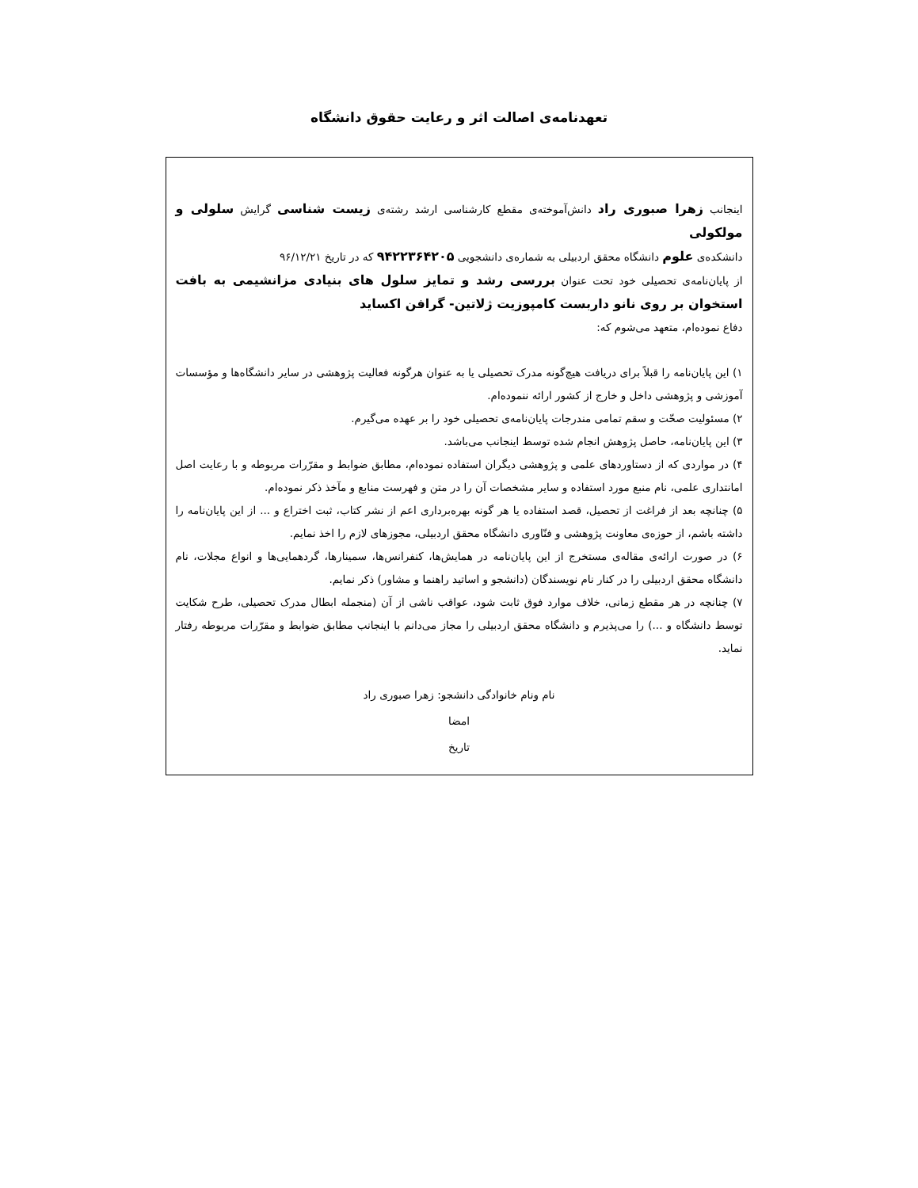تعهدنامه‌ی اصالت اثر و رعایت حقوق دانشگاه
اینجانب زهرا صبوری راد دانش‌آموخته‌ی مقطع کارشناسی ارشد رشته‌ی زیست شناسی گرایش سلولی و مولکولی
دانشکده‌ی علوم دانشگاه محقق اردبیلی به شماره‌ی دانشجویی ۹۴۲۲۳۶۴۲۰۵ که در تاریخ ۹۶/۱۲/۲۱
از پایان‌نامه‌ی تحصیلی خود تحت عنوان بررسی رشد و تمایز سلول های بنیادی مزانشیمی به بافت استخوان بر روی نانو داربست کامپوزیت ژلاتین- گرافن اکساید
دفاع نموده‌ام، متعهد می‌شوم که:
۱) این پایان‌نامه را قبلاً برای دریافت هیچ‌گونه مدرک تحصیلی یا به عنوان هرگونه فعالیت پژوهشی در سایر دانشگاه‌ها و مؤسسات آموزشی و پژوهشی داخل و خارج از کشور ارائه ننموده‌ام.
۲) مسئولیت صحّت و سقم تمامی مندرجات پایان‌نامه‌ی تحصیلی خود را بر عهده می‌گیرم.
۳) این پایان‌نامه، حاصل پژوهش انجام شده توسط اینجانب می‌باشد.
۴) در مواردی که از دستاوردهای علمی و پژوهشی دیگران استفاده نموده‌ام، مطابق ضوابط و مقرّرات مربوطه و با رعایت اصل امانتداری علمی، نام منبع مورد استفاده و سایر مشخصات آن را در متن و فهرست منابع و مآخذ ذکر نموده‌ام.
۵) چنانچه بعد از فراغت از تحصیل، قصد استفاده یا هر گونه بهره‌برداری اعم از نشر کتاب، ثبت اختراع و ... از این پایان‌نامه را داشته باشم، از حوزه‌ی معاونت پژوهشی و فنّاوری دانشگاه محقق اردبیلی، مجوزهای لازم را اخذ نمایم.
۶) در صورت ارائه‌ی مقاله‌ی مستخرج از این پایان‌نامه در همایش‌ها، کنفرانس‌ها، سمینارها، گردهمایی‌ها و انواع مجلات، نام دانشگاه محقق اردبیلی را در کنار نام نویسندگان (دانشجو و اساتید راهنما و مشاور) ذکر نمایم.
۷) چنانچه در هر مقطع زمانی، خلاف موارد فوق ثابت شود، عواقب ناشی از آن (منجمله ابطال مدرک تحصیلی، طرح شکایت توسط دانشگاه و ...) را می‌پذیرم و دانشگاه محقق اردبیلی را مجاز می‌دانم با اینجانب مطابق ضوابط و مقرّرات مربوطه رفتار نماید.
نام ونام خانوادگی دانشجو: زهرا صبوری راد
امضا
تاریخ